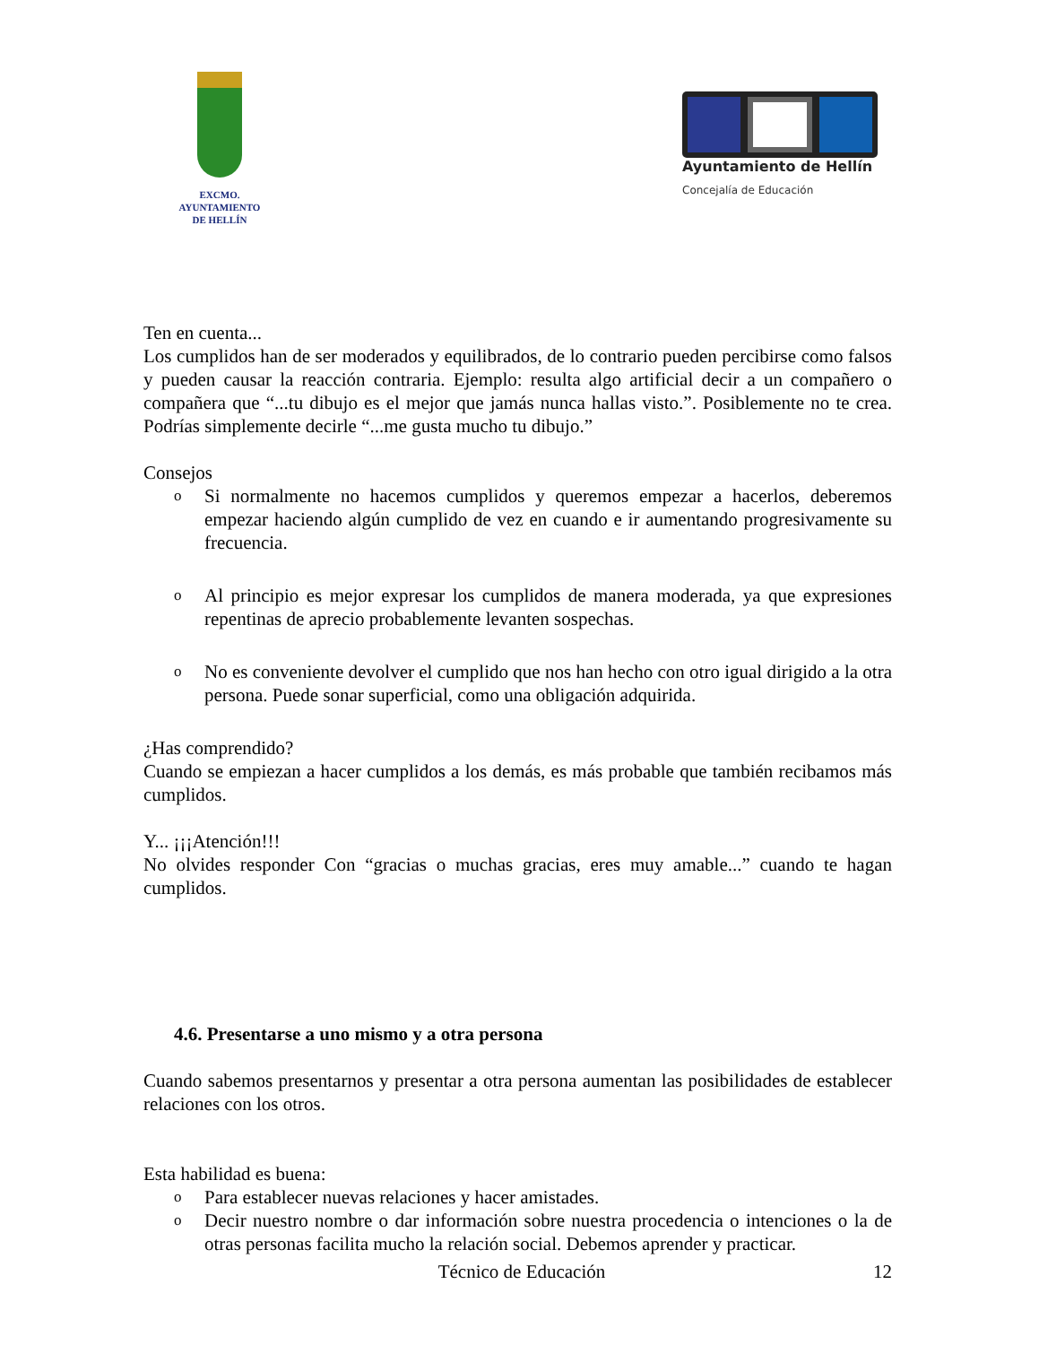EXCMO. AYUNTAMIENTO
DE HELLÍN
Ayuntamiento de Hellín
Concejalía de Educación
Ten en cuenta...
Los cumplidos han de ser moderados y equilibrados, de lo contrario pueden percibirse como falsos y pueden causar la reacción contraria. Ejemplo: resulta algo artificial decir a un compañero o compañera que “...tu dibujo es el mejor que jamás nunca hallas visto.”. Posiblemente no te crea. Podrías simplemente decirle “...me gusta mucho tu dibujo.”
Consejos
o Si normalmente no hacemos cumplidos y queremos empezar a hacerlos, deberemos empezar haciendo algún cumplido de vez en cuando e ir aumentando progresivamente su frecuencia.
o Al principio es mejor expresar los cumplidos de manera moderada, ya que expresiones repentinas de aprecio probablemente levanten sospechas.
o No es conveniente devolver el cumplido que nos han hecho con otro igual dirigido a la otra persona. Puede sonar superficial, como una obligación adquirida.
¿Has comprendido?
Cuando se empiezan a hacer cumplidos a los demás, es más probable que también recibamos más cumplidos.
Y... ¡¡¡Atención!!!
No olvides responder Con “gracias o muchas gracias, eres muy amable...” cuando te hagan cumplidos.
4.6. Presentarse a uno mismo y a otra persona
Cuando sabemos presentarnos y presentar a otra persona aumentan las posibilidades de establecer relaciones con los otros.
Esta habilidad es buena:
o Para establecer nuevas relaciones y hacer amistades.
o Decir nuestro nombre o dar información sobre nuestra procedencia o intenciones o la de otras personas facilita mucho la relación social. Debemos aprender y practicar.
Técnico de Educación 12